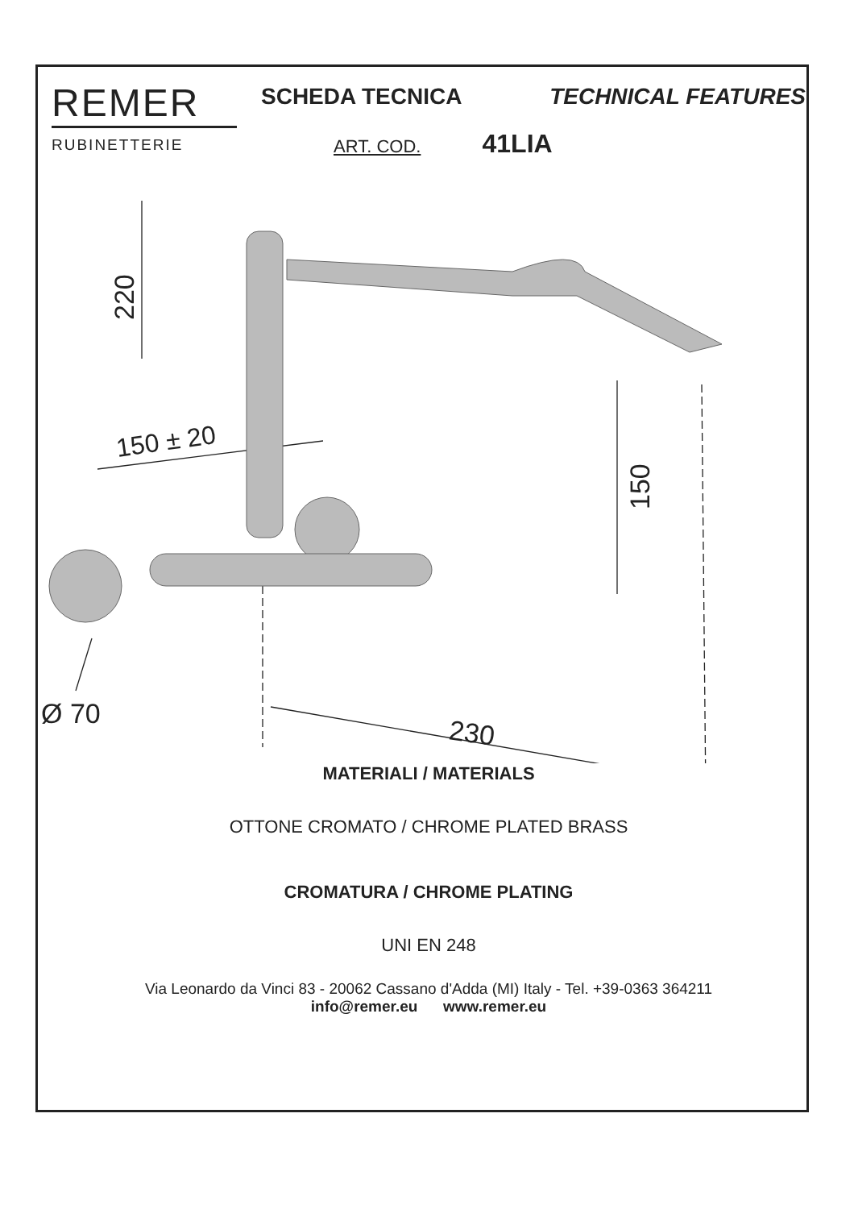REMER
RUBINETTERIE
SCHEDA TECNICA TECHNICAL FEATURES
ART. COD. 41LIA
220
150
150 ± 20
Ø 70
230
MATERIALI / MATERIALS
OTTONE CROMATO / CHROME PLATED BRASS
CROMATURA / CHROME PLATING
UNI EN 248
Via Leonardo da Vinci 83 - 20062 Cassano d'Adda (MI) Italy - Tel. +39-0363 364211
info@remer.eu www.remer.eu